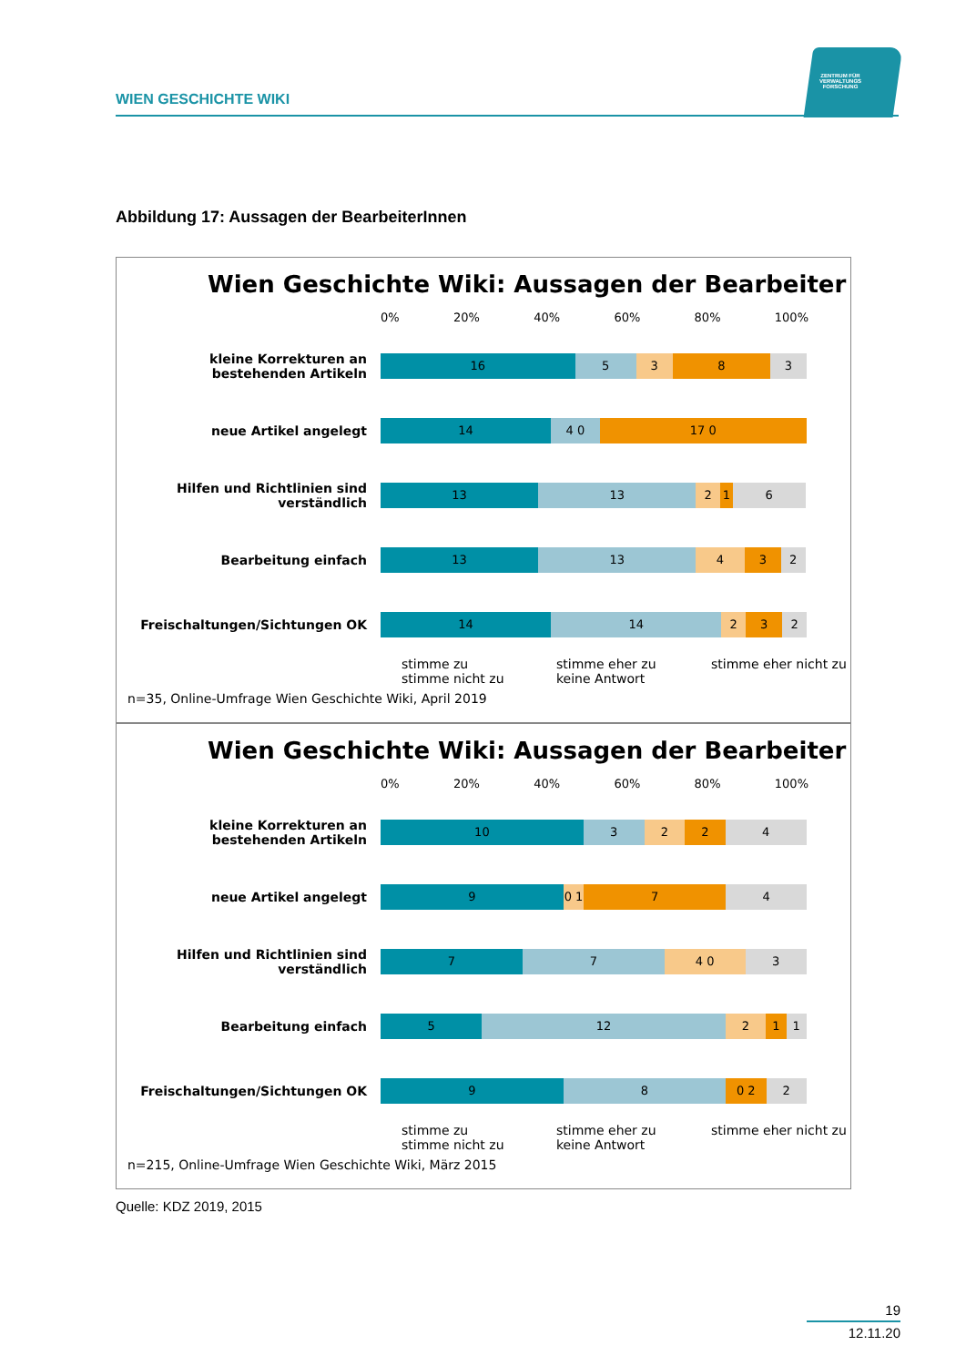WIEN GESCHICHTE WIKI
ZENTRUM FÜR VERWALTUNGS FORSCHUNG
Abbildung 17: Aussagen der BearbeiterInnen
Wien Geschichte Wiki: Aussagen der Bearbeiter
0% 20% 40% 60% 80% 100%
kleine Korrekturen an bestehenden Artikeln
16 5 3 8 3
neue Artikel angelegt
14 4 0 17 0
Hilfen und Richtlinien sind verständlich
13 13 2 1 6
Bearbeitung einfach
13 13 4 3 2
Freischaltungen/Sichtungen OK
14 14 2 3 2
stimme zu stimme eher zu stimme eher nicht zu stimme nicht zu keine Antwort
n=35, Online-Umfrage Wien Geschichte Wiki, April 2019
Wien Geschichte Wiki: Aussagen der Bearbeiter
0% 20% 40% 60% 80% 100%
kleine Korrekturen an bestehenden Artikeln
10 3 2 2 4
neue Artikel angelegt
9 0 1 7 4
Hilfen und Richtlinien sind verständlich
7 7 4 0 3
Bearbeitung einfach
5 12 2 1 1
Freischaltungen/Sichtungen OK
9 8 0 2 2
stimme zu stimme eher zu stimme eher nicht zu stimme nicht zu keine Antwort
n=215, Online-Umfrage Wien Geschichte Wiki, März 2015
Quelle: KDZ 2019, 2015
19
12.11.20